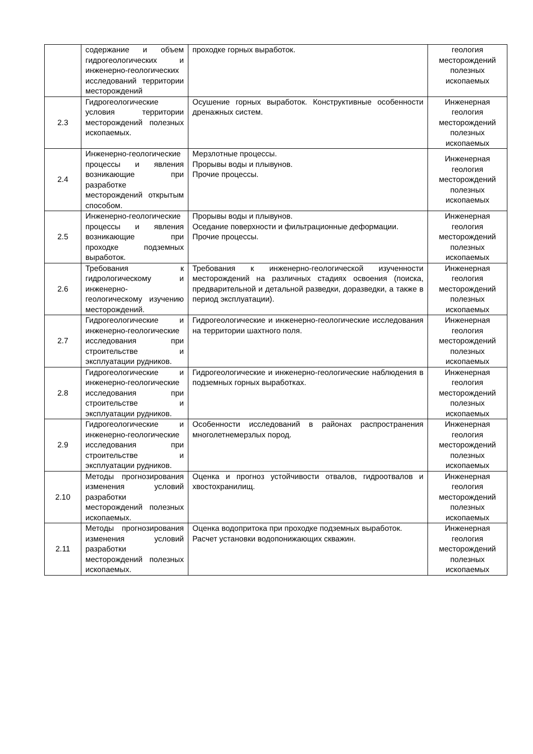| | содержание и объем гидрогеологических и инженерно-геологических исследований территории месторождений | проходке горных выработок. | геология месторождений полезных ископаемых |
| 2.3 | Гидрогеологические условия территории месторождений полезных ископаемых. | Осушение горных выработок. Конструктивные особенности дренажных систем. | Инженерная геология месторождений полезных ископаемых |
| 2.4 | Инженерно-геологические процессы и явления возникающие при разработке месторождений открытым способом. | Мерзлотные процессы. Прорывы воды и плывунов. Прочие процессы. | Инженерная геология месторождений полезных ископаемых |
| 2.5 | Инженерно-геологические процессы и явления возникающие при проходке подземных выработок. | Прорывы воды и плывунов. Оседание поверхности и фильтрационные деформации. Прочие процессы. | Инженерная геология месторождений полезных ископаемых |
| 2.6 | Требования к гидрологическому и инженерно-геологическому изучению месторождений. | Требования к инженерно-геологической изученности месторождений на различных стадиях освоения (поиска, предварительной и детальной разведки, доразведки, а также в период эксплуатации). | Инженерная геология месторождений полезных ископаемых |
| 2.7 | Гидрогеологические и инженерно-геологические исследования при строительстве и эксплуатации рудников. | Гидрогеологические и инженерно-геологические исследования на территории шахтного поля. | Инженерная геология месторождений полезных ископаемых |
| 2.8 | Гидрогеологические и инженерно-геологические исследования при строительстве и эксплуатации рудников. | Гидрогеологические и инженерно-геологические наблюдения в подземных горных выработках. | Инженерная геология месторождений полезных ископаемых |
| 2.9 | Гидрогеологические и инженерно-геологические исследования при строительстве и эксплуатации рудников. | Особенности исследований в районах распространения многолетнемерзлых пород. | Инженерная геология месторождений полезных ископаемых |
| 2.10 | Методы прогнозирования изменения условий разработки месторождений полезных ископаемых. | Оценка и прогноз устойчивости отвалов, гидроотвалов и хвостохранилищ. | Инженерная геология месторождений полезных ископаемых |
| 2.11 | Методы прогнозирования изменения условий разработки месторождений полезных ископаемых. | Оценка водопритока при проходке подземных выработок. Расчет установки водопонижающих скважин. | Инженерная геология месторождений полезных ископаемых |